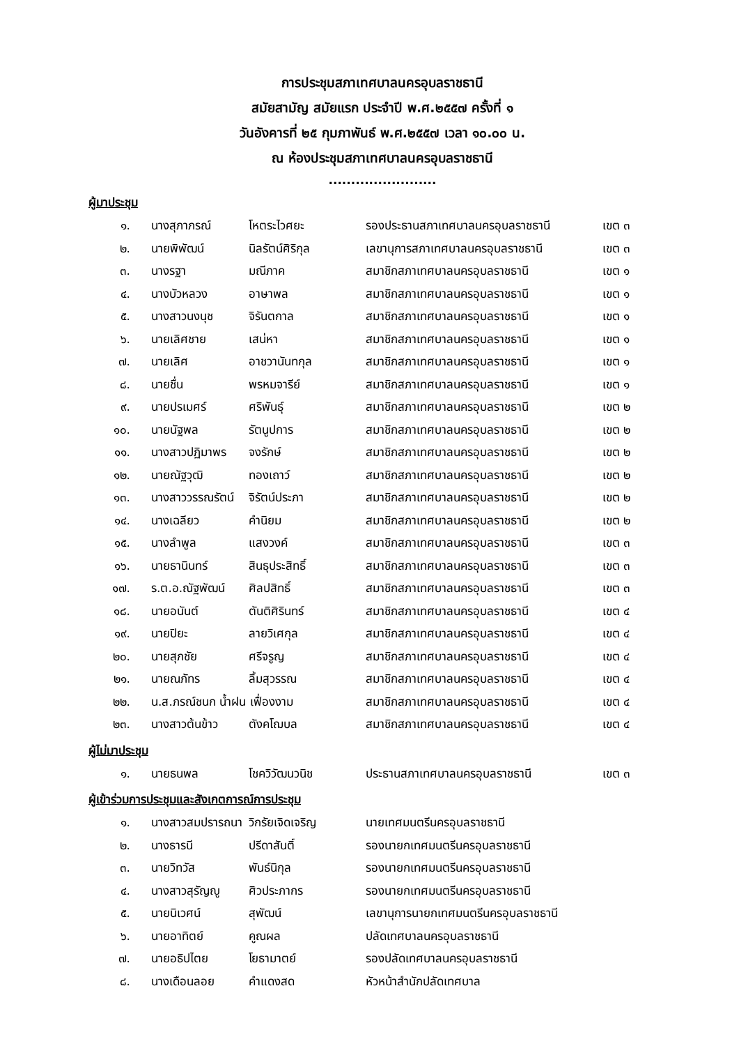การประชุมสภาเทศบาลนครอุบลราชธานี
สมัยสามัญ สมัยแรก ประจำปี พ.ศ.๒๕๕๗ ครั้งที่ ๑
วันอังคารที่ ๒๕ กุมภาพันธ์ พ.ศ.๒๕๕๗ เวลา ๑๐.๐๐ น.
ณ ห้องประชุมสภาเทศบาลนครอุบลราชธานี
........................
ผู้มาประชุม
| ๑. | นางสุภาภรณ์ | โหตระไวศยะ | รองประธานสภาเทศบาลนครอุบลราชธานี | เขต ๓ |
| ๒. | นายพิพัฒน์ | นิลรัตน์ศิริกุล | เลขานุการสภาเทศบาลนครอุบลราชธานี | เขต ๓ |
| ๓. | นางรฐา | มณีภาค | สมาชิกสภาเทศบาลนครอุบลราชธานี | เขต ๑ |
| ๔. | นางบัวหลวง | อาษาพล | สมาชิกสภาเทศบาลนครอุบลราชธานี | เขต ๑ |
| ๕. | นางสาวนงนุช | จิรันตกาล | สมาชิกสภาเทศบาลนครอุบลราชธานี | เขต ๑ |
| ๖. | นายเลิศชาย | เสน่หา | สมาชิกสภาเทศบาลนครอุบลราชธานี | เขต ๑ |
| ๗. | นายเลิศ | อาชวานันทกุล | สมาชิกสภาเทศบาลนครอุบลราชธานี | เขต ๑ |
| ๘. | นายชื่น | พรหมจารีย์ | สมาชิกสภาเทศบาลนครอุบลราชธานี | เขต ๑ |
| ๙. | นายปรเมศร์ | ศริพันธุ์ | สมาชิกสภาเทศบาลนครอุบลราชธานี | เขต ๒ |
| ๑๐. | นายนัฐพล | รัตนูปการ | สมาชิกสภาเทศบาลนครอุบลราชธานี | เขต ๒ |
| ๑๑. | นางสาวปฏิมาพร | จงรักษ์ | สมาชิกสภาเทศบาลนครอุบลราชธานี | เขต ๒ |
| ๑๒. | นายณัฐวุฒิ | ทองเถาว์ | สมาชิกสภาเทศบาลนครอุบลราชธานี | เขต ๒ |
| ๑๓. | นางสาววรรณรัตน์ | จิรัตน์ประภา | สมาชิกสภาเทศบาลนครอุบลราชธานี | เขต ๒ |
| ๑๔. | นางเฉลียว | คำนิยม | สมาชิกสภาเทศบาลนครอุบลราชธานี | เขต ๒ |
| ๑๕. | นางลำพูล | แสงวงค์ | สมาชิกสภาเทศบาลนครอุบลราชธานี | เขต ๓ |
| ๑๖. | นายธานินทร์ | สินธุประสิทธิ์ | สมาชิกสภาเทศบาลนครอุบลราชธานี | เขต ๓ |
| ๑๗. | ร.ต.อ.ณัฐพัฒน์ | ศิลปสิทธิ์ | สมาชิกสภาเทศบาลนครอุบลราชธานี | เขต ๓ |
| ๑๘. | นายอนันต์ | ตันติศิรินทร์ | สมาชิกสภาเทศบาลนครอุบลราชธานี | เขต ๔ |
| ๑๙. | นายปิยะ | ลายวิเศกุล | สมาชิกสภาเทศบาลนครอุบลราชธานี | เขต ๔ |
| ๒๐. | นายสุภชัย | ศรีจรูญ | สมาชิกสภาเทศบาลนครอุบลราชธานี | เขต ๔ |
| ๒๑. | นายณภัทร | ลิ้มสุวรรณ | สมาชิกสภาเทศบาลนครอุบลราชธานี | เขต ๔ |
| ๒๒. | น.ส.ภรณ์ชนก น้ำฝน เฟื่องงาม | | สมาชิกสภาเทศบาลนครอุบลราชธานี | เขต ๔ |
| ๒๓. | นางสาวต้นข้าว | ตังคโฌบล | สมาชิกสภาเทศบาลนครอุบลราชธานี | เขต ๔ |
ผู้ไม่มาประชุม
| ๑. | นายธนพล | โชควิวัฒนวนิช | ประธานสภาเทศบาลนครอุบลราชธานี | เขต ๓ |
ผู้เข้าร่วมการประชุมและสังเกตการณ์การประชุม
| ๑. | นางสาวสมปรารถนา | วิกรัยเจิดเจริญ | นายเทศมนตรีนครอุบลราชธานี |
| ๒. | นางธารนี | ปรีดาสันติ์ | รองนายกเทศมนตรีนครอุบลราชธานี |
| ๓. | นายวิทวัส | พันธ์นิกุล | รองนายกเทศมนตรีนครอุบลราชธานี |
| ๔. | นางสาวสุรัญญู | ศิวประภากร | รองนายกเทศมนตรีนครอุบลราชธานี |
| ๕. | นายนิเวศน์ | สุพัฒน์ | เลขานุการนายกเทศมนตรีนครอุบลราชธานี |
| ๖. | นายอาทิตย์ | คูณผล | ปลัดเทศบาลนครอุบลราชธานี |
| ๗. | นายอธิปไตย | โยธามาตย์ | รองปลัดเทศบาลนครอุบลราชธานี |
| ๘. | นางเดือนลอย | คำแดงสด | หัวหน้าสำนักปลัดเทศบาล |